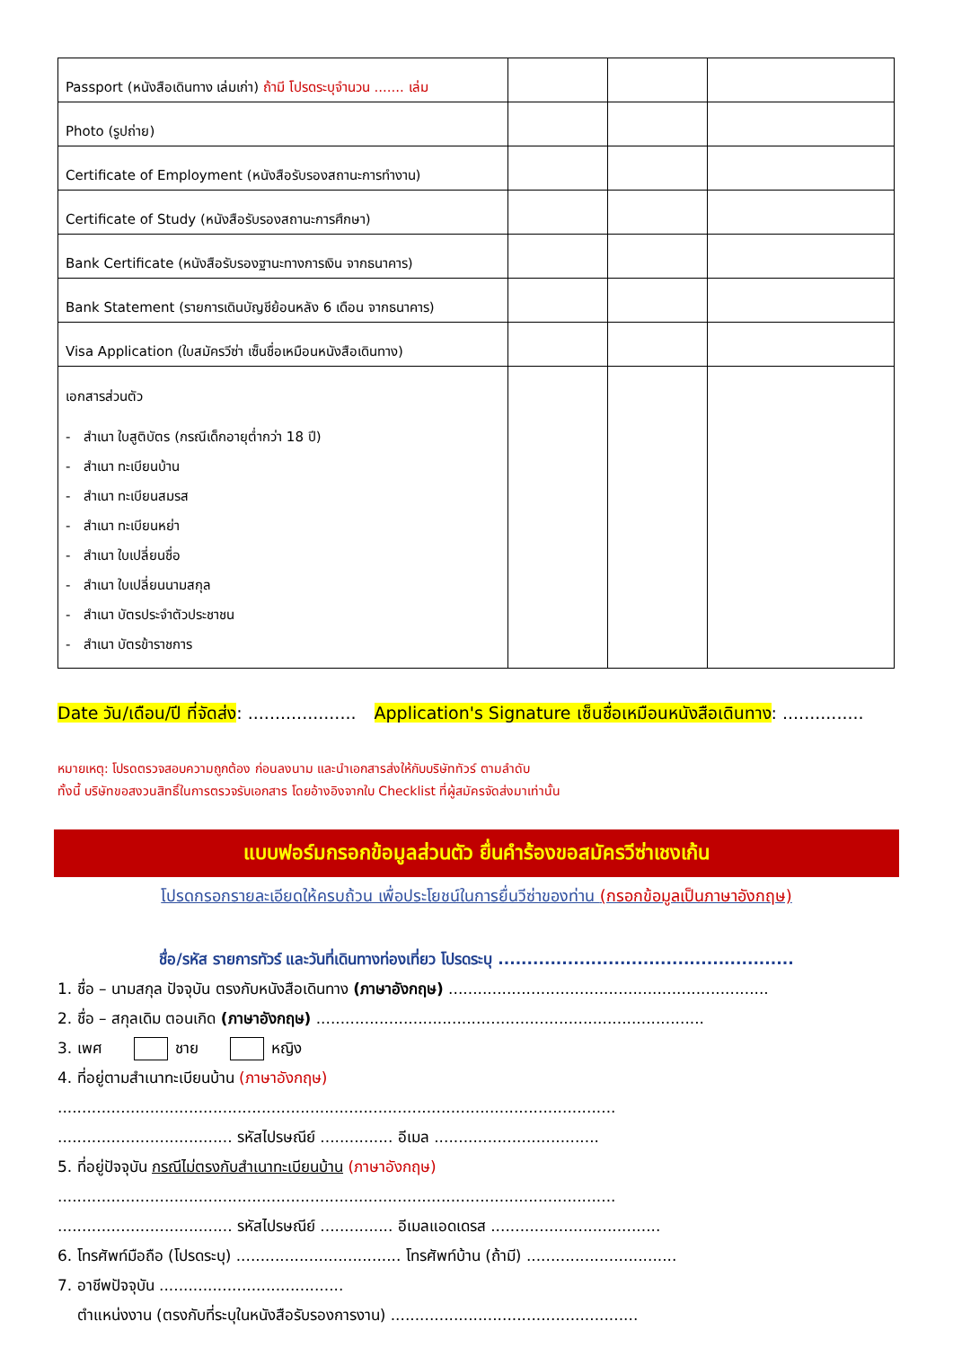| Passport (หนังสือเดินทาง เล่มเก่า) ถ้ามี โปรดระบุจำนวน ....... เล่ม | | | |
| Photo (รูปถ่าย) | | | |
| Certificate of Employment (หนังสือรับรองสถานะการทำงาน) | | | |
| Certificate of Study (หนังสือรับรองสถานะการศึกษา) | | | |
| Bank Certificate (หนังสือรับรองฐานะทางการเงิน จากธนาคาร) | | | |
| Bank Statement (รายการเดินบัญชีย้อนหลัง 6 เดือน จากธนาคาร) | | | |
| Visa Application (ใบสมัครวีซ่า เซ็นชื่อเหมือนหนังสือเดินทาง) | | | |
| เอกสารส่วนตัว - สำเนา ใบสูติบัตร (กรณีเด็กอายุต่ำกว่า 18 ปี) - สำเนา ทะเบียนบ้าน - สำเนา ทะเบียนสมรส - สำเนา ทะเบียนหย่า - สำเนา ใบเปลี่ยนชื่อ - สำเนา ใบเปลี่ยนนามสกุล - สำเนา บัตรประจำตัวประชาชน - สำเนา บัตรข้าราชการ | | | |
Date วัน/เดือน/ปี ที่จัดส่ง: .................... Application's Signature เซ็นชื่อเหมือนหนังสือเดินทาง: ...............
หมายเหตุ: โปรดตรวจสอบความถูกต้อง ก่อนลงนาม และนำเอกสารส่งให้กับบริษัททัวร์ ตามลำดับ
ทั้งนี้ บริษัทขอสงวนสิทธิ์ในการตรวจรับเอกสาร โดยอ้างอิงจากใบ Checklist ที่ผู้สมัครจัดส่งมาเท่านั้น
แบบฟอร์มกรอกข้อมูลส่วนตัว ยื่นคำร้องขอสมัครวีซ่าเชงเก้น
โปรดกรอกรายละเอียดให้ครบถ้วน เพื่อประโยชน์ในการยื่นวีซ่าของท่าน (กรอกข้อมูลเป็นภาษาอังกฤษ)
ชื่อ/รหัส รายการทัวร์ และวันที่เดินทางท่องเที่ยว โปรดระบุ ...................................................
1. ชื่อ – นามสกุล ปัจจุบัน ตรงกับหนังสือเดินทาง (ภาษาอังกฤษ) ..................................................................
2. ชื่อ – สกุลเดิม ตอนเกิด (ภาษาอังกฤษ) ................................................................................
3. เพศ ชาย หญิง
4. ที่อยู่ตามสำเนาทะเบียนบ้าน (ภาษาอังกฤษ)
...................................................................................................................
.................................... รหัสไปรษณีย์ ............... อีเมล ..................................
5. ที่อยู่ปัจจุบัน กรณีไม่ตรงกับสำเนาทะเบียนบ้าน (ภาษาอังกฤษ)
...................................................................................................................
.................................... รหัสไปรษณีย์ ............... อีเมลแอดเดรส ...................................
6. โทรศัพท์มือถือ (โปรดระบุ) .................................. โทรศัพท์บ้าน (ถ้ามี) ...............................
7. อาชีพปัจจุบัน ......................................
ตำแหน่งงาน (ตรงกับที่ระบุในหนังสือรับรองการงาน) ...................................................